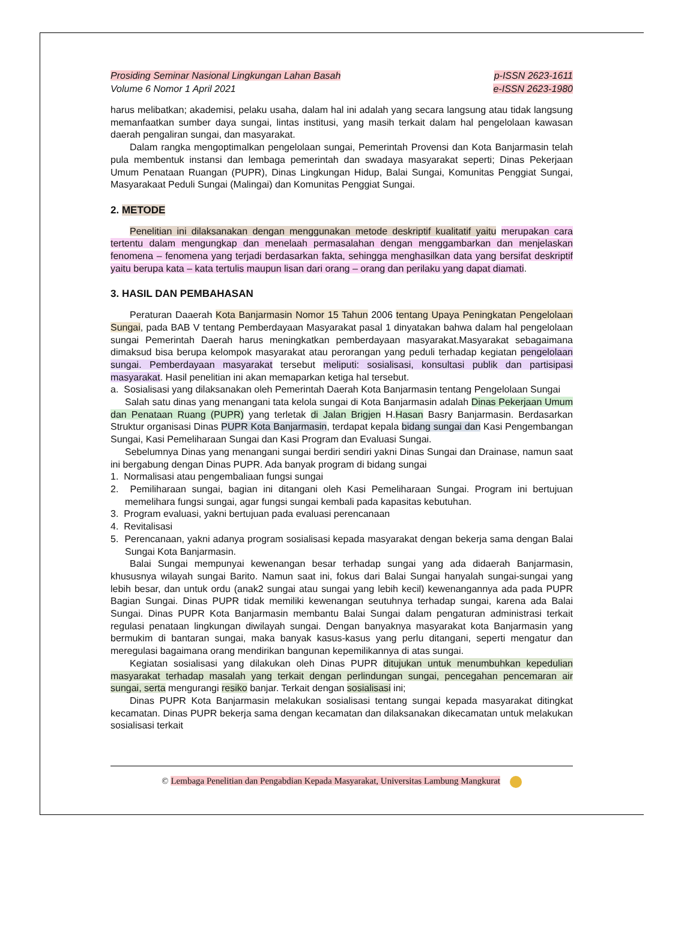Prosiding Seminar Nasional Lingkungan Lahan Basah
Volume 6 Nomor 1 April 2021
p-ISSN 2623-1611
e-ISSN 2623-1980
harus melibatkan; akademisi, pelaku usaha, dalam hal ini adalah yang secara langsung atau tidak langsung memanfaatkan sumber daya sungai, lintas institusi, yang masih terkait dalam hal pengelolaan kawasan daerah pengaliran sungai, dan masyarakat.
Dalam rangka mengoptimalkan pengelolaan sungai, Pemerintah Provensi dan Kota Banjarmasin telah pula membentuk instansi dan lembaga pemerintah dan swadaya masyarakat seperti; Dinas Pekerjaan Umum Penataan Ruangan (PUPR), Dinas Lingkungan Hidup, Balai Sungai, Komunitas Penggiat Sungai, Masyarakaat Peduli Sungai (Malingai) dan Komunitas Penggiat Sungai.
2. METODE
Penelitian ini dilaksanakan dengan menggunakan metode deskriptif kualitatif yaitu merupakan cara tertentu dalam mengungkap dan menelaah permasalahan dengan menggambarkan dan menjelaskan fenomena – fenomena yang terjadi berdasarkan fakta, sehingga menghasilkan data yang bersifat deskriptif yaitu berupa kata – kata tertulis maupun lisan dari orang – orang dan perilaku yang dapat diamati.
3. HASIL DAN PEMBAHASAN
Peraturan Daaerah Kota Banjarmasin Nomor 15 Tahun 2006 tentang Upaya Peningkatan Pengelolaan Sungai, pada BAB V tentang Pemberdayaan Masyarakat pasal 1 dinyatakan bahwa dalam hal pengelolaan sungai Pemerintah Daerah harus meningkatkan pemberdayaan masyarakat.Masyarakat sebagaimana dimaksud bisa berupa kelompok masyarakat atau perorangan yang peduli terhadap kegiatan pengelolaan sungai. Pemberdayaan masyarakat tersebut meliputi: sosialisasi, konsultasi publik dan partisipasi masyarakat. Hasil penelitian ini akan memaparkan ketiga hal tersebut.
a. Sosialisasi yang dilaksanakan oleh Pemerintah Daerah Kota Banjarmasin tentang Pengelolaan Sungai
Salah satu dinas yang menangani tata kelola sungai di Kota Banjarmasin adalah Dinas Pekerjaan Umum dan Penataan Ruang (PUPR) yang terletak di Jalan Brigjen H.Hasan Basry Banjarmasin. Berdasarkan Struktur organisasi Dinas PUPR Kota Banjarmasin, terdapat kepala bidang sungai dan Kasi Pengembangan Sungai, Kasi Pemeliharaan Sungai dan Kasi Program dan Evaluasi Sungai.
Sebelumnya Dinas yang menangani sungai berdiri sendiri yakni Dinas Sungai dan Drainase, namun saat ini bergabung dengan Dinas PUPR. Ada banyak program di bidang sungai
1. Normalisasi atau pengembaliaan fungsi sungai
2. Pemiliharaan sungai, bagian ini ditangani oleh Kasi Pemeliharaan Sungai. Program ini bertujuan memelihara fungsi sungai, agar fungsi sungai kembali pada kapasitas kebutuhan.
3. Program evaluasi, yakni bertujuan pada evaluasi perencanaan
4. Revitalisasi
5. Perencanaan, yakni adanya program sosialisasi kepada masyarakat dengan bekerja sama dengan Balai Sungai Kota Banjarmasin.
Balai Sungai mempunyai kewenangan besar terhadap sungai yang ada didaerah Banjarmasin, khususnya wilayah sungai Barito. Namun saat ini, fokus dari Balai Sungai hanyalah sungai-sungai yang lebih besar, dan untuk ordu (anak2 sungai atau sungai yang lebih kecil) kewenangannya ada pada PUPR Bagian Sungai. Dinas PUPR tidak memiliki kewenangan seutuhnya terhadap sungai, karena ada Balai Sungai. Dinas PUPR Kota Banjarmasin membantu Balai Sungai dalam pengaturan administrasi terkait regulasi penataan lingkungan diwilayah sungai. Dengan banyaknya masyarakat kota Banjarmasin yang bermukim di bantaran sungai, maka banyak kasus-kasus yang perlu ditangani, seperti mengatur dan meregulasi bagaimana orang mendirikan bangunan kepemilikannya di atas sungai.
Kegiatan sosialisasi yang dilakukan oleh Dinas PUPR ditujukan untuk menumbuhkan kepedulian masyarakat terhadap masalah yang terkait dengan perlindungan sungai, pencegahan pencemaran air sungai, serta mengurangi resiko banjar. Terkait dengan sosialisasi ini;
Dinas PUPR Kota Banjarmasin melakukan sosialisasi tentang sungai kepada masyarakat ditingkat kecamatan. Dinas PUPR bekerja sama dengan kecamatan dan dilaksanakan dikecamatan untuk melakukan sosialisasi terkait
© Lembaga Penelitian dan Pengabdian Kepada Masyarakat, Universitas Lambung Mangkurat